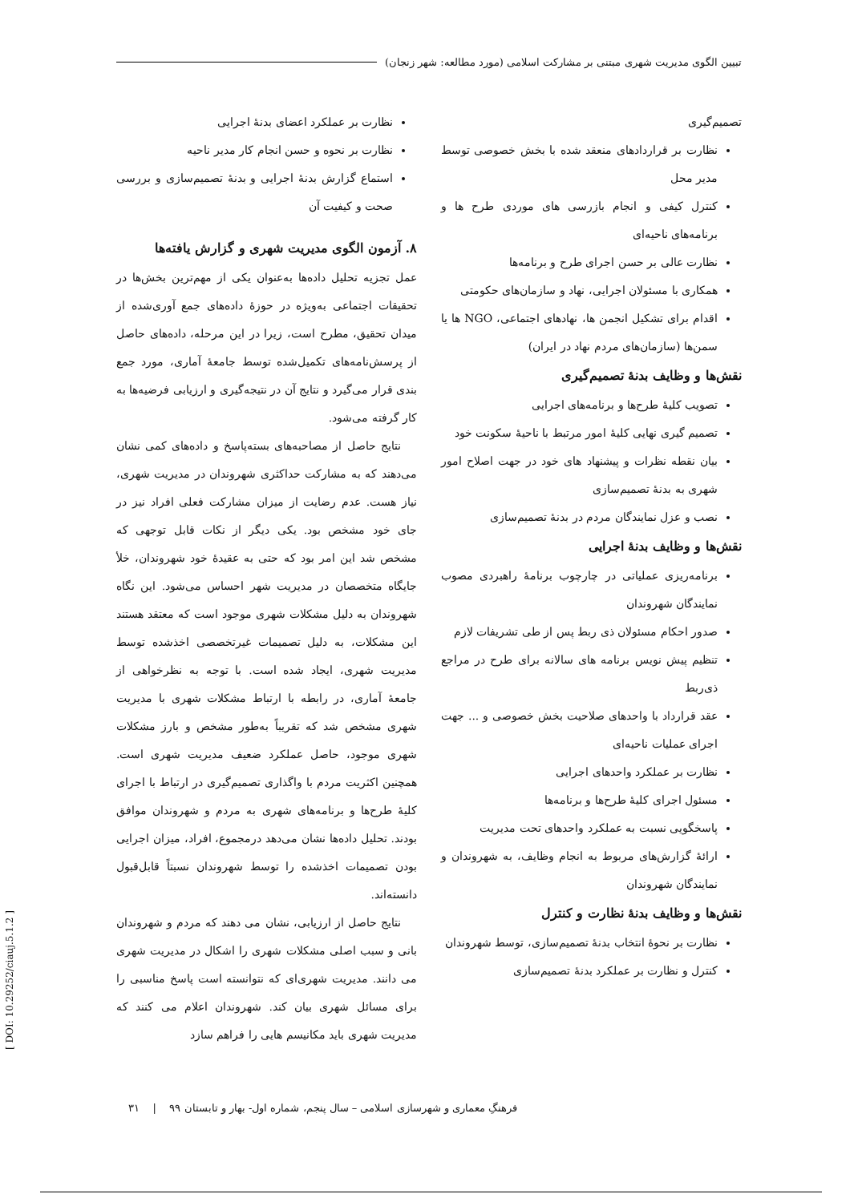تبیین الگوی مدیریت شهری مبتنی بر مشارکت اسلامی (مورد مطالعه: شهر زنجان)
تصمیم‌گیری
نظارت بر قراردادهای منعقد شده با بخش خصوصی توسط مدیر محل
کنترل کیفی و انجام بازرسی های موردی طرح ها و برنامه‌های ناحیه‌ای
نظارت عالی بر حسن اجرای طرح و برنامه‌ها
همکاری با مسئولان اجرایی، نهاد و سازمان‌های حکومتی
اقدام برای تشکیل انجمن ها، نهادهای اجتماعی، NGO ها یا سمن‌ها (سازمان‌های مردم نهاد در ایران)
نقش‌ها و وظایف بدنۀ تصمیم‌گیری
تصویب کلیۀ طرح‌ها و برنامه‌های اجرایی
تصمیم گیری نهایی کلیۀ امور مرتبط با ناحیۀ سکونت خود
بیان نقطه نظرات و پیشنهاد های خود در جهت اصلاح امور شهری به بدنۀ تصمیم‌سازی
نصب و عزل نمایندگان مردم در بدنۀ تصمیم‌سازی
نقش‌ها و وظایف بدنۀ اجرایی
برنامه‌ریزی عملیاتی در چارچوب برنامۀ راهبردی مصوب نمایندگان شهروندان
صدور احکام مسئولان ذی ربط پس از طی تشریفات لازم
تنظیم پیش نویس برنامه های سالانه برای طرح در مراجع ذی‌ربط
عقد قرارداد با واحدهای صلاحیت بخش خصوصی و ... جهت اجرای عملیات ناحیه‌ای
نظارت بر عملکرد واحدهای اجرایی
مسئول اجرای کلیۀ طرح‌ها و برنامه‌ها
پاسخگویی نسبت به عملکرد واحدهای تحت مدیریت
ارائۀ گزارش‌های مربوط به انجام وظایف، به شهروندان و نمایندگان شهروندان
نقش‌ها و وظایف بدنۀ نظارت و کنترل
نظارت بر نحوۀ انتخاب بدنۀ تصمیم‌سازی، توسط شهروندان
کنترل و نظارت بر عملکرد بدنۀ تصمیم‌سازی
نظارت بر عملکرد اعضای بدنۀ اجرایی
نظارت بر نحوه و حسن انجام کار مدیر ناحیه
استماع گزارش بدنۀ اجرایی و بدنۀ تصمیم‌سازی و بررسی صحت و کیفیت آن
۸. آزمون الگوی مدیریت شهری و گزارش یافته‌ها
عمل تجزیه تحلیل داده‌ها به‌عنوان یکی از مهم‌ترین بخش‌ها در تحقیقات اجتماعی به‌ویژه در حوزۀ داده‌های جمع آوری‌شده از میدان تحقیق، مطرح است، زیرا در این مرحله، داده‌های حاصل از پرسش‌نامه‌های تکمیل‌شده توسط جامعۀ آماری، مورد جمع بندی قرار می‌گیرد و نتایج آن در نتیجه‌گیری و ارزیابی فرضیه‌ها به کار گرفته می‌شود.
نتایج حاصل از مصاحبه‌های بسته‌پاسخ و داده‌های کمی نشان می‌دهند که به مشارکت حداکثری شهروندان در مدیریت شهری، نیاز هست. عدم رضایت از میزان مشارکت فعلی افراد نیز در جای خود مشخص بود. یکی دیگر از نکات قابل توجهی که مشخص شد این امر بود که حتی به عقیدۀ خود شهروندان، خلأ جایگاه متخصصان در مدیریت شهر احساس می‌شود. این نگاه شهروندان به دلیل مشکلات شهری موجود است که معتقد هستند این مشکلات، به دلیل تصمیمات غیرتخصصی اخذشده توسط مدیریت شهری، ایجاد شده است. با توجه به نظرخواهی از جامعۀ آماری، در رابطه با ارتباط مشکلات شهری با مدیریت شهری مشخص شد که تقریباً به‌طور مشخص و بارز مشکلات شهری موجود، حاصل عملکرد ضعیف مدیریت شهری است. همچنین اکثریت مردم با واگذاری تصمیم‌گیری در ارتباط با اجرای کلیۀ طرح‌ها و برنامه‌های شهری به مردم و شهروندان موافق بودند. تحلیل داده‌ها نشان می‌دهد درمجموع، افراد، میزان اجرایی بودن تصمیمات اخذشده را توسط شهروندان نسبتاً قابل‌قبول دانسته‌اند.
نتایج حاصل از ارزیابی، نشان می دهند که مردم و شهروندان بانی و سبب اصلی مشکلات شهری را اشکال در مدیریت شهری می دانند. مدیریت شهری‌ای که نتوانسته است پاسخ مناسبی را برای مسائل شهری بیان کند. شهروندان اعلام می کنند که مدیریت شهری باید مکانیسم هایی را فراهم سازد
فرهنگِ معماری و شهرسازی اسلامی – سال پنجم، شماره اول- بهار و تابستان ۹۹ | ۳۱
[ DOI: 10.29252/ciauj.5.1.2 ]